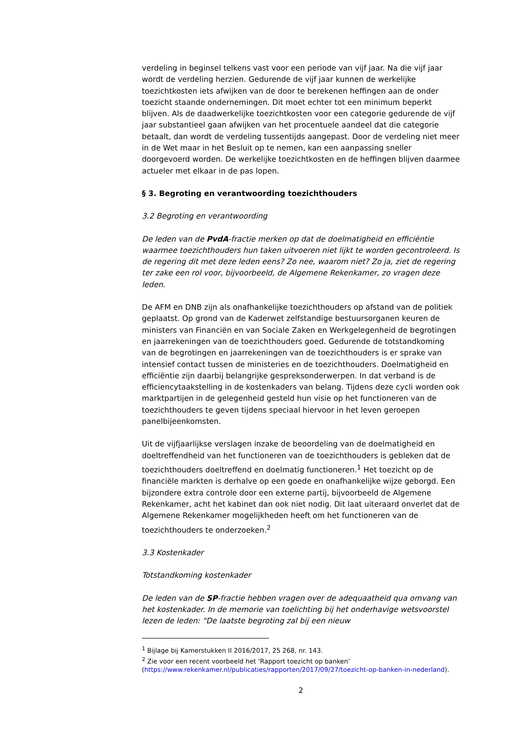verdeling in beginsel telkens vast voor een periode van vijf jaar. Na die vijf jaar wordt de verdeling herzien. Gedurende de vijf jaar kunnen de werkelijke toezichtkosten iets afwijken van de door te berekenen heffingen aan de onder toezicht staande ondernemingen. Dit moet echter tot een minimum beperkt blijven. Als de daadwerkelijke toezichtkosten voor een categorie gedurende de vijf jaar substantieel gaan afwijken van het procentuele aandeel dat die categorie betaalt, dan wordt de verdeling tussentijds aangepast. Door de verdeling niet meer in de Wet maar in het Besluit op te nemen, kan een aanpassing sneller doorgevoerd worden. De werkelijke toezichtkosten en de heffingen blijven daarmee actueler met elkaar in de pas lopen.
§ 3. Begroting en verantwoording toezichthouders
3.2 Begroting en verantwoording
De leden van de PvdA-fractie merken op dat de doelmatigheid en efficiëntie waarmee toezichthouders hun taken uitvoeren niet lijkt te worden gecontroleerd. Is de regering dit met deze leden eens? Zo nee, waarom niet? Zo ja, ziet de regering ter zake een rol voor, bijvoorbeeld, de Algemene Rekenkamer, zo vragen deze leden.
De AFM en DNB zijn als onafhankelijke toezichthouders op afstand van de politiek geplaatst. Op grond van de Kaderwet zelfstandige bestuursorganen keuren de ministers van Financiën en van Sociale Zaken en Werkgelegenheid de begrotingen en jaarrekeningen van de toezichthouders goed. Gedurende de totstandkoming van de begrotingen en jaarrekeningen van de toezichthouders is er sprake van intensief contact tussen de ministeries en de toezichthouders. Doelmatigheid en efficiëntie zijn daarbij belangrijke gespreksonderwerpen. In dat verband is de efficiencytaakstelling in de kostenkaders van belang. Tijdens deze cycli worden ook marktpartijen in de gelegenheid gesteld hun visie op het functioneren van de toezichthouders te geven tijdens speciaal hiervoor in het leven geroepen panelbijeenkomsten.
Uit de vijfjaarlijkse verslagen inzake de beoordeling van de doelmatigheid en doeltreffendheid van het functioneren van de toezichthouders is gebleken dat de toezichthouders doeltreffend en doelmatig functioneren.<sup>1</sup> Het toezicht op de financiële markten is derhalve op een goede en onafhankelijke wijze geborgd. Een bijzondere extra controle door een externe partij, bijvoorbeeld de Algemene Rekenkamer, acht het kabinet dan ook niet nodig. Dit laat uiteraard onverlet dat de Algemene Rekenkamer mogelijkheden heeft om het functioneren van de toezichthouders te onderzoeken.<sup>2</sup>
3.3 Kostenkader
Totstandkoming kostenkader
De leden van de SP-fractie hebben vragen over de adequaatheid qua omvang van het kostenkader. In de memorie van toelichting bij het onderhavige wetsvoorstel lezen de leden: “De laatste begroting zal bij een nieuw
<sup>1</sup> Bijlage bij Kamerstukken II 2016/2017, 25 268, nr. 143.
<sup>2</sup> Zie voor een recent voorbeeld het ‘Rapport toezicht op banken’ (https://www.rekenkamer.nl/publicaties/rapporten/2017/09/27/toezicht-op-banken-in-nederland).
2